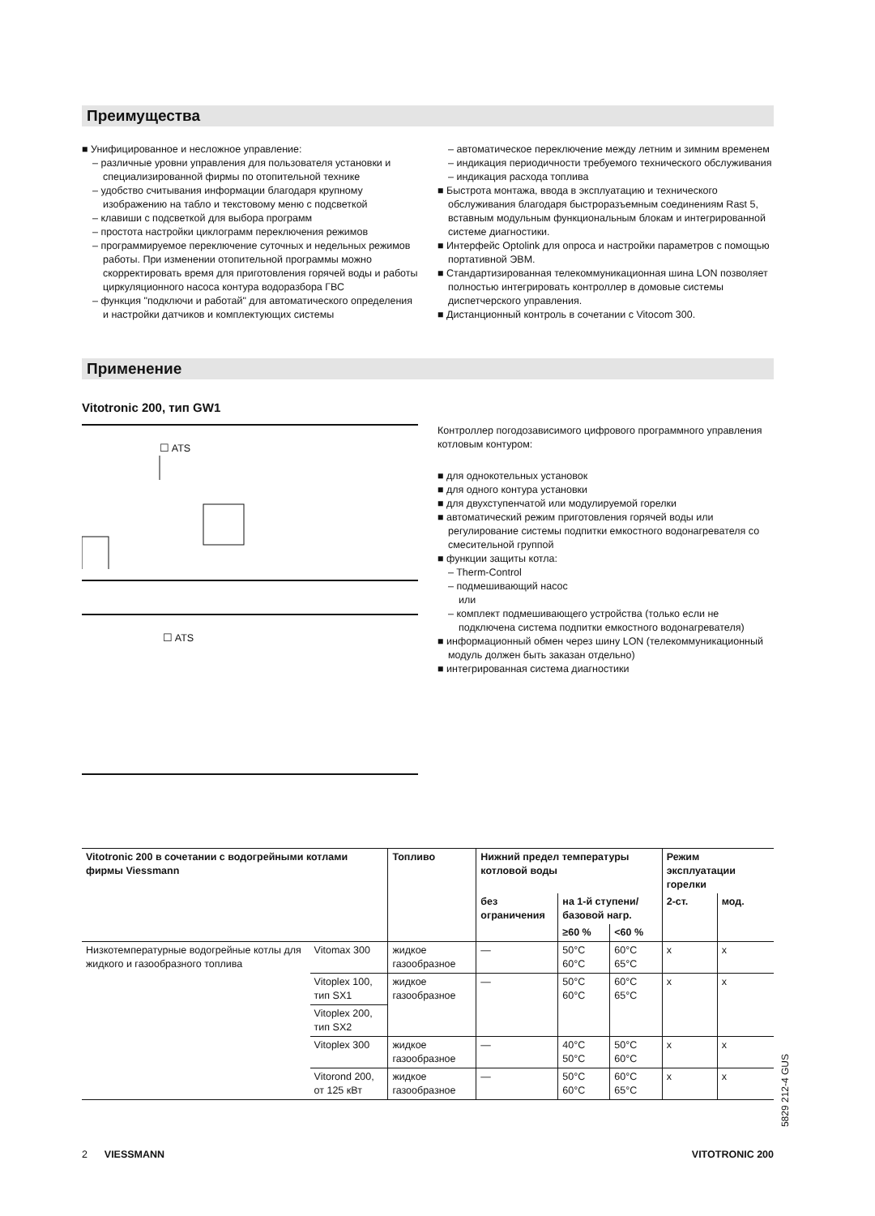Преимущества
■ Унифицированное и несложное управление:
– различные уровни управления для пользователя установки и специализированной фирмы по отопительной технике
– удобство считывания информации благодаря крупному изображению на табло и текстовому меню с подсветкой
– клавиши с подсветкой для выбора программ
– простота настройки циклограмм переключения режимов
– программируемое переключение суточных и недельных режимов работы. При изменении отопительной программы можно скорректировать время для приготовления горячей воды и работы циркуляционного насоса контура водоразбора ГВС
– функция "подключи и работай" для автоматического определения и настройки датчиков и комплектующих системы
– автоматическое переключение между летним и зимним временем
– индикация периодичности требуемого технического обслуживания
– индикация расхода топлива
■ Быстрота монтажа, ввода в эксплуатацию и технического обслуживания благодаря быстроразъемным соединениям Rast 5, вставным модульным функциональным блокам и интегрированной системе диагностики.
■ Интерфейс Optolink для опроса и настройки параметров с помощью портативной ЭВМ.
■ Стандартизированная телекоммуникационная шина LON позволяет полностью интегрировать контроллер в домовые системы диспетчерского управления.
■ Дистанционный контроль в сочетании с Vitocom 300.
Применение
Vitotronic 200, тип GW1
☐ ATS
☐ ATS
Контроллер погодозависимого цифрового программного управления котловым контуром:
■ для однокотельных установок
■ для одного контура установки
■ для двухступенчатой или модулируемой горелки
■ автоматический режим приготовления горячей воды или регулирование системы подпитки емкостного водонагревателя со смесительной группой
■ функции защиты котла:
– Therm-Control
– подмешивающий насос
или
– комплект подмешивающего устройства (только если не подключена система подпитки емкостного водонагревателя)
■ информационный обмен через шину LON (телекоммуникационный модуль должен быть заказан отдельно)
■ интегрированная система диагностики
| Vitotronic 200 в сочетании с водогрейными котлами фирмы Viessmann | | Топливо | Нижний предел температуры котловой воды | | | Режим эксплуатации горелки | |
| --- | --- | --- | --- | --- | --- | --- | --- |
| | | | без ограничения | на 1-й ступени/ базовой нагр. | | 2-ст. | мод. |
| | | | | ≥60 % | <60 % | | |
| Низкотемпературные водогрейные котлы для жидкого и газообразного топлива | Vitomax 300 | жидкое газообразное | — | 50°C 60°C | 60°C 65°C | x | x |
| | Vitoplex 100, тип SX1 | жидкое газообразное | — | 50°C 60°C | 60°C 65°C | x | x |
| | Vitoplex 200, тип SX2 | | | | | | |
| | Vitoplex 300 | жидкое газообразное | — | 40°C 50°C | 50°C 60°C | x | x |
| | Vitorond 200, от 125 кВт | жидкое газообразное | — | 50°C 60°C | 60°C 65°C | x | x |
5829 212-4 GUS
2 VIESSMANN VITOTRONIC 200